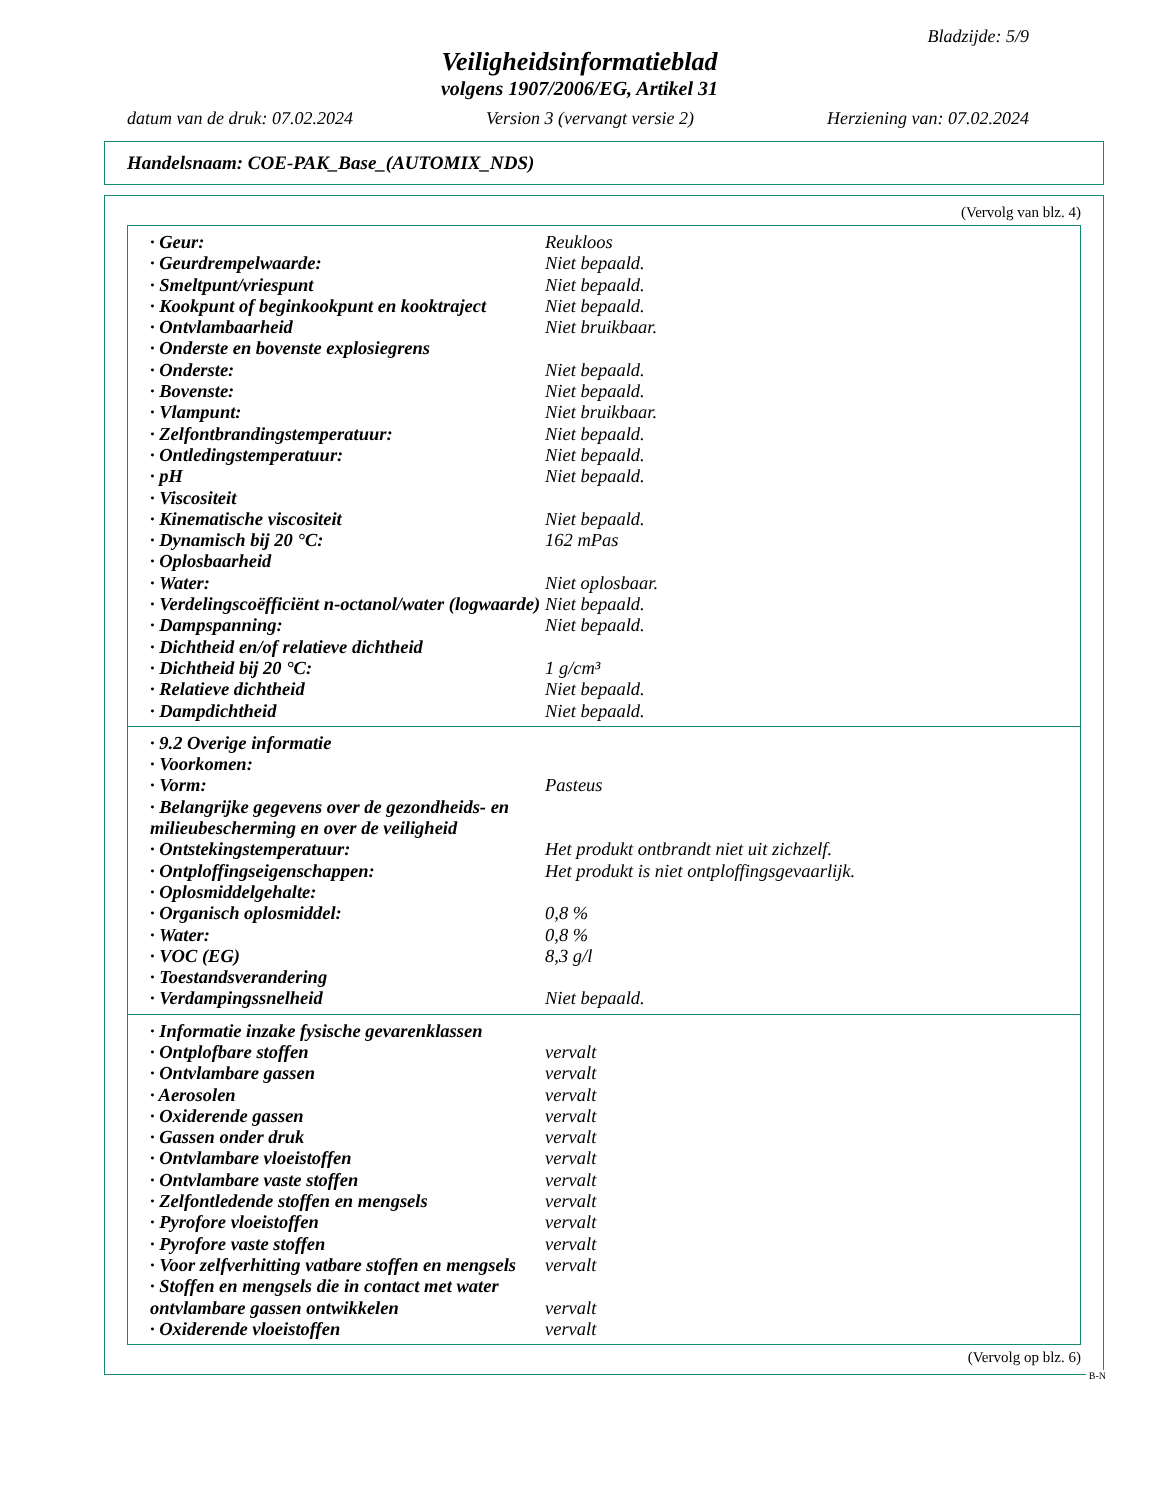Bladzijde: 5/9
Veiligheidsinformatieblad
volgens 1907/2006/EG, Artikel 31
datum van de druk: 07.02.2024 Version 3 (vervangt versie 2) Herziening van: 07.02.2024
Handelsnaam: COE-PAK_Base_(AUTOMIX_NDS)
(Vervolg van blz. 4)
| · Geur: | Reukloos |
| · Geurdrempelwaarde: | Niet bepaald. |
| · Smeltpunt/vriespunt | Niet bepaald. |
| · Kookpunt of beginkookpunt en kooktraject | Niet bepaald. |
| · Ontvlambaarheid | Niet bruikbaar. |
| · Onderste en bovenste explosiegrens | |
| · Onderste: | Niet bepaald. |
| · Bovenste: | Niet bepaald. |
| · Vlampunt: | Niet bruikbaar. |
| · Zelfontbrandingstemperatuur: | Niet bepaald. |
| · Ontledingstemperatuur: | Niet bepaald. |
| · pH | Niet bepaald. |
| · Viscositeit | |
| · Kinematische viscositeit | Niet bepaald. |
| · Dynamisch bij 20 °C: | 162 mPas |
| · Oplosbaarheid | |
| · Water: | Niet oplosbaar. |
| · Verdelingscoëfficiënt n-octanol/water (logwaarde) | Niet bepaald. |
| · Dampspanning: | Niet bepaald. |
| · Dichtheid en/of relatieve dichtheid | |
| · Dichtheid bij 20 °C: | 1 g/cm³ |
| · Relatieve dichtheid | Niet bepaald. |
| · Dampdichtheid | Niet bepaald. |
| · 9.2 Overige informatie | |
| · Voorkomen: | |
| · Vorm: | Pasteus |
| · Belangrijke gegevens over de gezondheids- en milieubescherming en over de veiligheid | |
| · Ontstekingstemperatuur: | Het produkt ontbrandt niet uit zichzelf. |
| · Ontploffingseigenschappen: | Het produkt is niet ontploffingsgevaarlijk. |
| · Oplosmiddelgehalte: | |
| · Organisch oplosmiddel: | 0,8 % |
| · Water: | 0,8 % |
| · VOC (EG) | 8,3 g/l |
| · Toestandsverandering | |
| · Verdampingssnelheid | Niet bepaald. |
| · Informatie inzake fysische gevarenklassen | |
| · Ontplofbare stoffen | vervalt |
| · Ontvlambare gassen | vervalt |
| · Aerosolen | vervalt |
| · Oxiderende gassen | vervalt |
| · Gassen onder druk | vervalt |
| · Ontvlambare vloeistoffen | vervalt |
| · Ontvlambare vaste stoffen | vervalt |
| · Zelfontledende stoffen en mengsels | vervalt |
| · Pyrofore vloeistoffen | vervalt |
| · Pyrofore vaste stoffen | vervalt |
| · Voor zelfverhitting vatbare stoffen en mengsels | vervalt |
| · Stoffen en mengsels die in contact met water ontvlambare gassen ontwikkelen | vervalt |
| · Oxiderende vloeistoffen | vervalt |
(Vervolg op blz. 6)
B-N